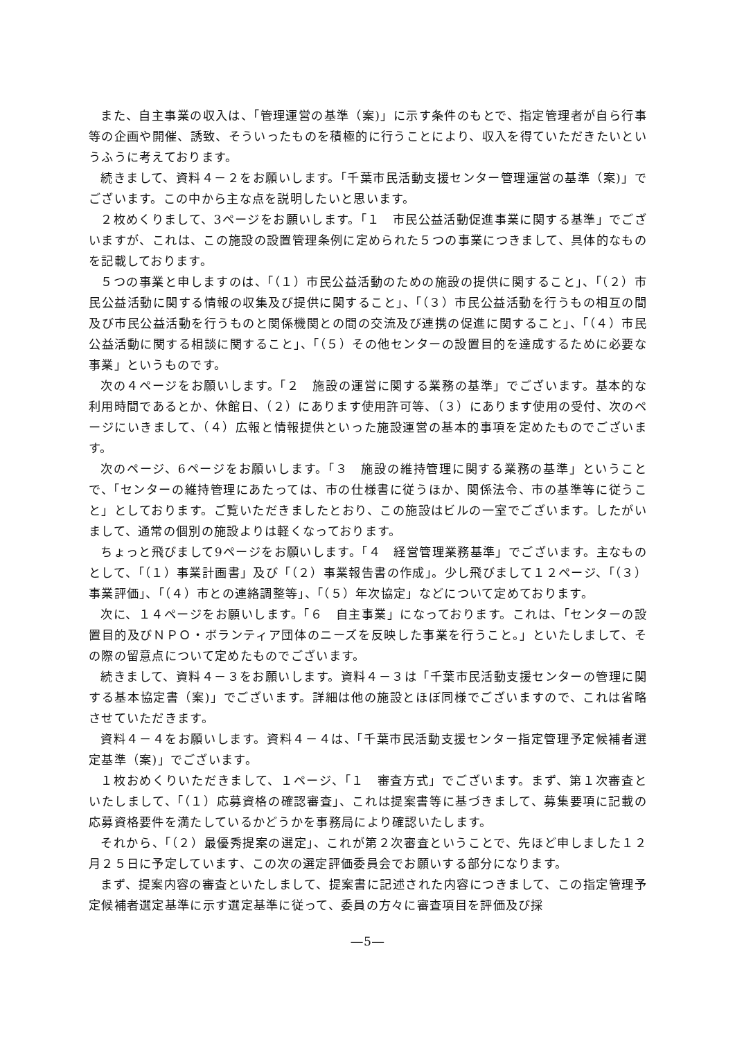また、自主事業の収入は、「管理運営の基準（案)」に示す条件のもとで、指定管理者が自ら行事等の企画や開催、誘致、そういったものを積極的に行うことにより、収入を得ていただきたいというふうに考えております。
続きまして、資料４－２をお願いします。「千葉市民活動支援センター管理運営の基準（案)」でございます。この中から主な点を説明したいと思います。
２枚めくりまして、3ページをお願いします。「１　市民公益活動促進事業に関する基準」でございますが、これは、この施設の設置管理条例に定められた５つの事業につきまして、具体的なものを記載しております。
５つの事業と申しますのは、「（１）市民公益活動のための施設の提供に関すること」、「（２）市民公益活動に関する情報の収集及び提供に関すること」、「（３）市民公益活動を行うもの相互の間及び市民公益活動を行うものと関係機関との間の交流及び連携の促進に関すること」、「（４）市民公益活動に関する相談に関すること」、「（５）その他センターの設置目的を達成するために必要な事業」というものです。
次の４ページをお願いします。「２　施設の運営に関する業務の基準」でございます。基本的な利用時間であるとか、休館日、（２）にあります使用許可等、（３）にあります使用の受付、次のページにいきまして、（４）広報と情報提供といった施設運営の基本的事項を定めたものでございます。
次のページ、6ページをお願いします。「３　施設の維持管理に関する業務の基準」ということで、「センターの維持管理にあたっては、市の仕様書に従うほか、関係法令、市の基準等に従うこと」としております。ご覧いただきましたとおり、この施設はビルの一室でございます。したがいまして、通常の個別の施設よりは軽くなっております。
ちょっと飛びまして9ページをお願いします。「４　経営管理業務基準」でございます。主なものとして、「（１）事業計画書」及び「（２）事業報告書の作成」。少し飛びまして１２ページ、「（３）事業評価」、「（４）市との連絡調整等」、「（５）年次協定」などについて定めております。
次に、１４ページをお願いします。「６　自主事業」になっております。これは、「センターの設置目的及びＮＰＯ・ボランティア団体のニーズを反映した事業を行うこと。」といたしまして、その際の留意点について定めたものでございます。
続きまして、資料４－３をお願いします。資料４－３は「千葉市民活動支援センターの管理に関する基本協定書（案)」でございます。詳細は他の施設とほぼ同様でございますので、これは省略させていただきます。
資料４－４をお願いします。資料４－４は、「千葉市民活動支援センター指定管理予定候補者選定基準（案)」でございます。
１枚おめくりいただきまして、１ページ、「１　審査方式」でございます。まず、第１次審査といたしまして、「（１）応募資格の確認審査」、これは提案書等に基づきまして、募集要項に記載の応募資格要件を満たしているかどうかを事務局により確認いたします。
それから、「（２）最優秀提案の選定」、これが第２次審査ということで、先ほど申しました１２月２５日に予定しています、この次の選定評価委員会でお願いする部分になります。
まず、提案内容の審査といたしまして、提案書に記述された内容につきまして、この指定管理予定候補者選定基準に示す選定基準に従って、委員の方々に審査項目を評価及び採
―5―